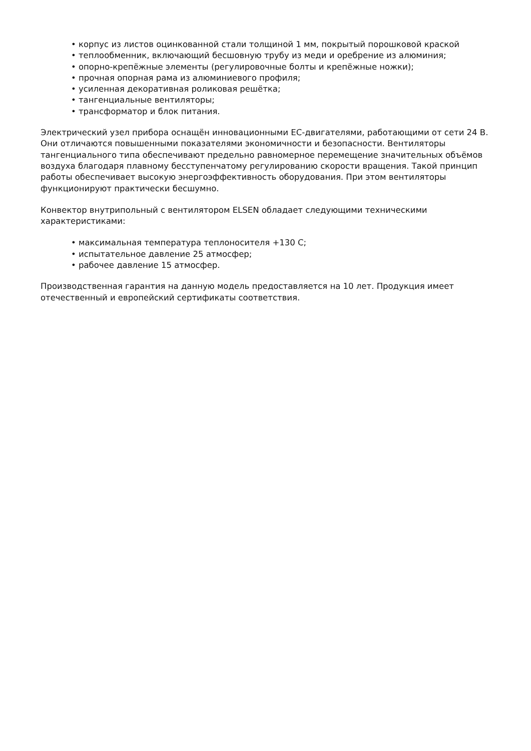• корпус из листов оцинкованной стали толщиной 1 мм, покрытый порошковой краской
• теплообменник, включающий бесшовную трубу из меди и оребрение из алюминия;
• опорно-крепёжные элементы (регулировочные болты и крепёжные ножки);
• прочная опорная рама из алюминиевого профиля;
• усиленная декоративная роликовая решётка;
• тангенциальные вентиляторы;
• трансформатор и блок питания.
Электрический узел прибора оснащён инновационными ЕС-двигателями, работающими от сети 24 В. Они отличаются повышенными показателями экономичности и безопасности. Вентиляторы тангенциального типа обеспечивают предельно равномерное перемещение значительных объёмов воздуха благодаря плавному бесступенчатому регулированию скорости вращения. Такой принцип работы обеспечивает высокую энергоэффективность оборудования. При этом вентиляторы функционируют практически бесшумно.
Конвектор внутрипольный с вентилятором ELSEN обладает следующими техническими характеристиками:
• максимальная температура теплоносителя +130 С;
• испытательное давление 25 атмосфер;
• рабочее давление 15 атмосфер.
Производственная гарантия на данную модель предоставляется на 10 лет. Продукция имеет отечественный и европейский сертификаты соответствия.